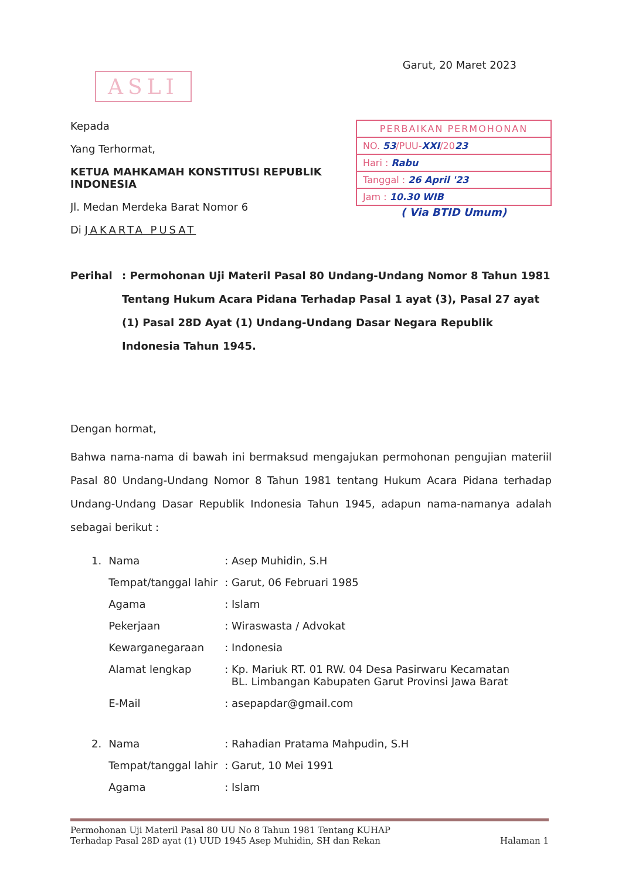Garut, 20 Maret 2023
ASLI
Kepada
Yang Terhormat,
KETUA MAHKAMAH KONSTITUSI REPUBLIK INDONESIA
Jl. Medan Merdeka Barat Nomor 6
Di JAKARTA PUSAT
PERBAIKAN PERMOHONAN
NO. 53/PUU-XXI/2023
Hari : Rabu
Tanggal : 26 April '23
Jam : 10.30 WIB
( Via BTID Umum)
Perihal : Permohonan Uji Materil Pasal 80 Undang-Undang Nomor 8 Tahun 1981 Tentang Hukum Acara Pidana Terhadap Pasal 1 ayat (3), Pasal 27 ayat (1) Pasal 28D Ayat (1) Undang-Undang Dasar Negara Republik Indonesia Tahun 1945.
Dengan hormat,
Bahwa nama-nama di bawah ini bermaksud mengajukan permohonan pengujian materiil Pasal 80 Undang-Undang Nomor 8 Tahun 1981 tentang Hukum Acara Pidana terhadap Undang-Undang Dasar Republik Indonesia Tahun 1945, adapun nama-namanya adalah sebagai berikut :
| 1. | Nama | : Asep Muhidin, S.H |
| | Tempat/tanggal lahir | : Garut, 06 Februari 1985 |
| | Agama | : Islam |
| | Pekerjaan | : Wiraswasta / Advokat |
| | Kewarganegaraan | : Indonesia |
| | Alamat lengkap | : Kp. Mariuk RT. 01 RW. 04 Desa Pasirwaru Kecamatan BL. Limbangan Kabupaten Garut Provinsi Jawa Barat |
| | E-Mail | : asepapdar@gmail.com |
| 2. | Nama | : Rahadian Pratama Mahpudin, S.H |
| | Tempat/tanggal lahir | : Garut, 10 Mei 1991 |
| | Agama | : Islam |
Permohonan Uji Materil Pasal 80 UU No 8 Tahun 1981 Tentang KUHAP
Terhadap Pasal 28D ayat (1) UUD 1945 Asep Muhidin, SH dan Rekan
Halaman 1